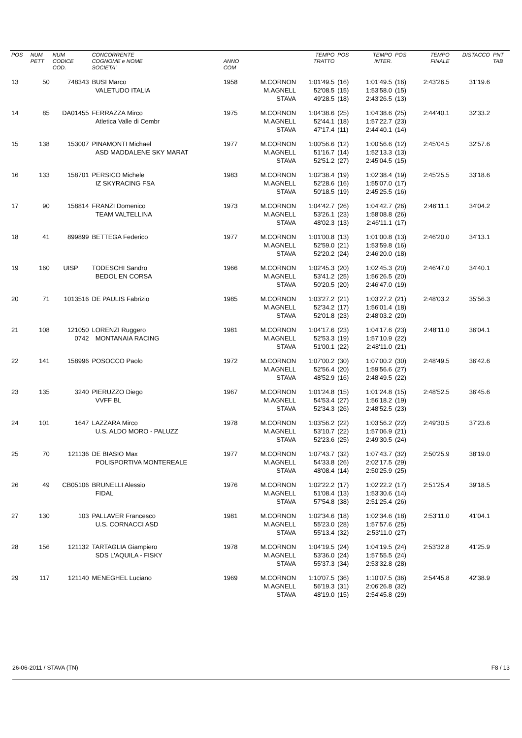| POS | NUM PETT | NUM CODICE COD. | CONCORRENTE COGNOME e NOME SOCIETA' | ANNO COM | | TEMPO TRATTO | POS | TEMPO INTER. | POS | TEMPO FINALE | DISTACCO | PNT TAB |
| --- | --- | --- | --- | --- | --- | --- | --- | --- | --- | --- | --- | --- |
| 13 | 50 | 748343 | BUSI Marco VALETUDO ITALIA | 1958 | M.CORNON M.AGNELL STAVA | 1:01'49.5 52'08.5 49'28.5 | (16) (15) (18) | 1:01'49.5 1:53'58.0 2:43'26.5 | (16) (15) (13) | 2:43'26.5 | 31'19.6 | |
| 14 | 85 | DA01455 | FERRAZZA Mirco Atletica Valle di Cembr | 1975 | M.CORNON M.AGNELL STAVA | 1:04'38.6 52'44.1 47'17.4 | (25) (18) (11) | 1:04'38.6 1:57'22.7 2:44'40.1 | (25) (23) (14) | 2:44'40.1 | 32'33.2 | |
| 15 | 138 | 153007 | PINAMONTI Michael ASD MADDALENE SKY MARAT | 1977 | M.CORNON M.AGNELL STAVA | 1:00'56.6 51'16.7 52'51.2 | (12) (14) (27) | 1:00'56.6 1:52'13.3 2:45'04.5 | (12) (13) (15) | 2:45'04.5 | 32'57.6 | |
| 16 | 133 | 158701 | PERSICO Michele IZ SKYRACING FSA | 1983 | M.CORNON M.AGNELL STAVA | 1:02'38.4 52'28.6 50'18.5 | (19) (16) (19) | 1:02'38.4 1:55'07.0 2:45'25.5 | (19) (17) (16) | 2:45'25.5 | 33'18.6 | |
| 17 | 90 | 158814 | FRANZI Domenico TEAM VALTELLINA | 1973 | M.CORNON M.AGNELL STAVA | 1:04'42.7 53'26.1 48'02.3 | (26) (23) (13) | 1:04'42.7 1:58'08.8 2:46'11.1 | (26) (26) (17) | 2:46'11.1 | 34'04.2 | |
| 18 | 41 | 899899 | BETTEGA Federico | 1977 | M.CORNON M.AGNELL STAVA | 1:01'00.8 52'59.0 52'20.2 | (13) (21) (24) | 1:01'00.8 1:53'59.8 2:46'20.0 | (13) (16) (18) | 2:46'20.0 | 34'13.1 | |
| 19 | 160 | UISP | TODESCHI Sandro BEDOL EN CORSA | 1966 | M.CORNON M.AGNELL STAVA | 1:02'45.3 53'41.2 50'20.5 | (20) (25) (20) | 1:02'45.3 1:56'26.5 2:46'47.0 | (20) (20) (19) | 2:46'47.0 | 34'40.1 | |
| 20 | 71 | 1013516 | DE PAULIS Fabrizio | 1985 | M.CORNON M.AGNELL STAVA | 1:03'27.2 52'34.2 52'01.8 | (21) (17) (23) | 1:03'27.2 1:56'01.4 2:48'03.2 | (21) (18) (20) | 2:48'03.2 | 35'56.3 | |
| 21 | 108 | 121050 0742 | LORENZI Ruggero MONTANAIA RACING | 1981 | M.CORNON M.AGNELL STAVA | 1:04'17.6 52'53.3 51'00.1 | (23) (19) (22) | 1:04'17.6 1:57'10.9 2:48'11.0 | (23) (22) (21) | 2:48'11.0 | 36'04.1 | |
| 22 | 141 | 158996 | POSOCCO Paolo | 1972 | M.CORNON M.AGNELL STAVA | 1:07'00.2 52'56.4 48'52.9 | (30) (20) (16) | 1:07'00.2 1:59'56.6 2:48'49.5 | (30) (27) (22) | 2:48'49.5 | 36'42.6 | |
| 23 | 135 | 3240 | PIERUZZO Diego VVFF BL | 1967 | M.CORNON M.AGNELL STAVA | 1:01'24.8 54'53.4 52'34.3 | (15) (27) (26) | 1:01'24.8 1:56'18.2 2:48'52.5 | (15) (19) (23) | 2:48'52.5 | 36'45.6 | |
| 24 | 101 | 1647 | LAZZARA Mirco U.S. ALDO MORO - PALUZZ | 1978 | M.CORNON M.AGNELL STAVA | 1:03'56.2 53'10.7 52'23.6 | (22) (22) (25) | 1:03'56.2 1:57'06.9 2:49'30.5 | (22) (21) (24) | 2:49'30.5 | 37'23.6 | |
| 25 | 70 | 121136 | DE BIASIO Max POLISPORTIVA MONTEREALE | 1977 | M.CORNON M.AGNELL STAVA | 1:07'43.7 54'33.8 48'08.4 | (32) (26) (14) | 1:07'43.7 2:02'17.5 2:50'25.9 | (32) (29) (25) | 2:50'25.9 | 38'19.0 | |
| 26 | 49 | CB05106 | BRUNELLI Alessio FIDAL | 1976 | M.CORNON M.AGNELL STAVA | 1:02'22.2 51'08.4 57'54.8 | (17) (13) (38) | 1:02'22.2 1:53'30.6 2:51'25.4 | (17) (14) (26) | 2:51'25.4 | 39'18.5 | |
| 27 | 130 | 103 | PALLAVER Francesco U.S. CORNACCI ASD | 1981 | M.CORNON M.AGNELL STAVA | 1:02'34.6 55'23.0 55'13.4 | (18) (28) (32) | 1:02'34.6 1:57'57.6 2:53'11.0 | (18) (25) (27) | 2:53'11.0 | 41'04.1 | |
| 28 | 156 | 121132 | TARTAGLIA Giampiero SDS L'AQUILA - FISKY | 1978 | M.CORNON M.AGNELL STAVA | 1:04'19.5 53'36.0 55'37.3 | (24) (24) (34) | 1:04'19.5 1:57'55.5 2:53'32.8 | (24) (24) (28) | 2:53'32.8 | 41'25.9 | |
| 29 | 117 | 121140 | MENEGHEL Luciano | 1969 | M.CORNON M.AGNELL STAVA | 1:10'07.5 56'19.3 48'19.0 | (36) (31) (15) | 1:10'07.5 2:06'26.8 2:54'45.8 | (36) (32) (29) | 2:54'45.8 | 42'38.9 | |
26-06-2011 / STAVA (TN) F8 / 13